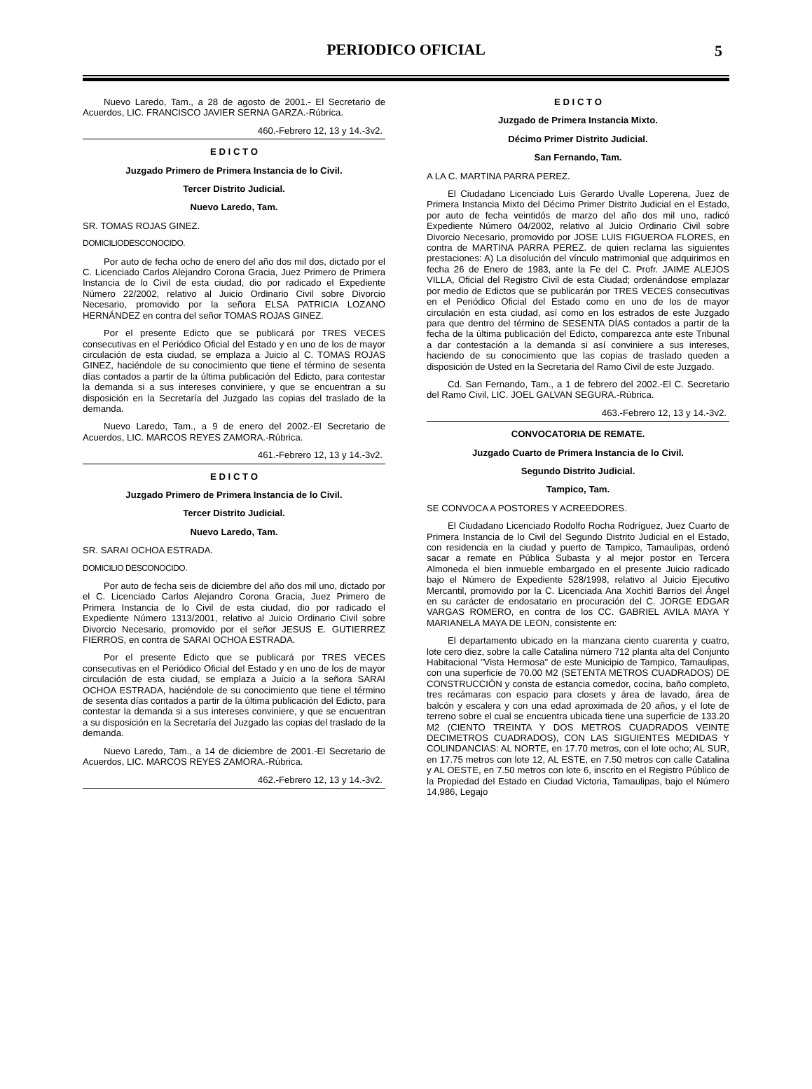PERIODICO OFICIAL
5
Nuevo Laredo, Tam., a 28 de agosto de 2001.- El Secretario de Acuerdos, LIC. FRANCISCO JAVIER SERNA GARZA.-Rúbrica.
460.-Febrero 12, 13 y 14.-3v2.
E D I C T O
Juzgado Primero de Primera Instancia de lo Civil.
Tercer Distrito Judicial.
Nuevo Laredo, Tam.
SR. TOMAS ROJAS GINEZ.
DOMICILIODESCONOCIDO.
Por auto de fecha ocho de enero del año dos mil dos, dictado por el C. Licenciado Carlos Alejandro Corona Gracia, Juez Primero de Primera Instancia de lo Civil de esta ciudad, dio por radicado el Expediente Número 22/2002, relativo al Juicio Ordinario Civil sobre Divorcio Necesario, promovido por la señora ELSA PATRICIA LOZANO HERNÁNDEZ en contra del señor TOMAS ROJAS GINEZ.
Por el presente Edicto que se publicará por TRES VECES consecutivas en el Periódico Oficial del Estado y en uno de los de mayor circulación de esta ciudad, se emplaza a Juicio al C. TOMAS ROJAS GINEZ, haciéndole de su conocimiento que tiene el término de sesenta días contados a partir de la última publicación del Edicto, para contestar la demanda si a sus intereses conviniere, y que se encuentran a su disposición en la Secretaría del Juzgado las copias del traslado de la demanda.
Nuevo Laredo, Tam., a 9 de enero del 2002.-El Secretario de Acuerdos, LIC. MARCOS REYES ZAMORA.-Rúbrica.
461.-Febrero 12, 13 y 14.-3v2.
E D I C T O
Juzgado Primero de Primera Instancia de lo Civil.
Tercer Distrito Judicial.
Nuevo Laredo, Tam.
SR. SARAI OCHOA ESTRADA.
DOMICILIO DESCONOCIDO.
Por auto de fecha seis de diciembre del año dos mil uno, dictado por el C. Licenciado Carlos Alejandro Corona Gracia, Juez Primero de Primera Instancia de lo Civil de esta ciudad, dio por radicado el Expediente Número 1313/2001, relativo al Juicio Ordinario Civil sobre Divorcio Necesario, promovido por el señor JESUS E. GUTIERREZ FIERROS, en contra de SARAI OCHOA ESTRADA.
Por el presente Edicto que se publicará por TRES VECES consecutivas en el Periódico Oficial del Estado y en uno de los de mayor circulación de esta ciudad, se emplaza a Juicio a la señora SARAI OCHOA ESTRADA, haciéndole de su conocimiento que tiene el término de sesenta días contados a partir de la última publicación del Edicto, para contestar la demanda si a sus intereses conviniere, y que se encuentran a su disposición en la Secretaría del Juzgado las copias del traslado de la demanda.
Nuevo Laredo, Tam., a 14 de diciembre de 2001.-El Secretario de Acuerdos, LIC. MARCOS REYES ZAMORA.-Rúbrica.
462.-Febrero 12, 13 y 14.-3v2.
E D I C T O
Juzgado de Primera Instancia Mixto.
Décimo Primer Distrito Judicial.
San Fernando, Tam.
A LA C. MARTINA PARRA PEREZ.
El Ciudadano Licenciado Luis Gerardo Uvalle Loperena, Juez de Primera Instancia Mixto del Décimo Primer Distrito Judicial en el Estado, por auto de fecha veintidós de marzo del año dos mil uno, radicó Expediente Número 04/2002, relativo al Juicio Ordinario Civil sobre Divorcio Necesario, promovido por JOSE LUIS FIGUEROA FLORES, en contra de MARTINA PARRA PEREZ. de quien reclama las siguientes prestaciones: A) La disolución del vínculo matrimonial que adquirimos en fecha 26 de Enero de 1983, ante la Fe del C. Profr. JAIME ALEJOS VILLA, Oficial del Registro Civil de esta Ciudad; ordenándose emplazar por medio de Edictos que se publicarán por TRES VECES consecutivas en el Periódico Oficial del Estado como en uno de los de mayor circulación en esta ciudad, así como en los estrados de este Juzgado para que dentro del término de SESENTA DÍAS contados a partir de la fecha de la última publicación del Edicto, comparezca ante este Tribunal a dar contestación a la demanda si así conviniere a sus intereses, haciendo de su conocimiento que las copias de traslado queden a disposición de Usted en la Secretaria del Ramo Civil de este Juzgado.
Cd. San Fernando, Tam., a 1 de febrero del 2002.-El C. Secretario del Ramo Civil, LIC. JOEL GALVAN SEGURA.-Rúbrica.
463.-Febrero 12, 13 y 14.-3v2.
CONVOCATORIA DE REMATE.
Juzgado Cuarto de Primera Instancia de lo Civil.
Segundo Distrito Judicial.
Tampico, Tam.
SE CONVOCA A POSTORES Y ACREEDORES.
El Ciudadano Licenciado Rodolfo Rocha Rodríguez, Juez Cuarto de Primera Instancia de lo Civil del Segundo Distrito Judicial en el Estado, con residencia en la ciudad y puerto de Tampico, Tamaulipas, ordenó sacar a remate en Pública Subasta y al mejor postor en Tercera Almoneda el bien inmueble embargado en el presente Juicio radicado bajo el Número de Expediente 528/1998, relativo al Juicio Ejecutivo Mercantil, promovido por la C. Licenciada Ana Xochitl Barrios del Ángel en su carácter de endosatario en procuración del C. JORGE EDGAR VARGAS ROMERO, en contra de los CC. GABRIEL AVILA MAYA Y MARIANELA MAYA DE LEON, consistente en:
El departamento ubicado en la manzana ciento cuarenta y cuatro, lote cero diez, sobre la calle Catalina número 712 planta alta del Conjunto Habitacional "Vista Hermosa" de este Municipio de Tampico, Tamaulipas, con una superficie de 70.00 M2 (SETENTA METROS CUADRADOS) DE CONSTRUCCIÓN y consta de estancia comedor, cocina, baño completo, tres recámaras con espacio para closets y área de lavado, área de balcón y escalera y con una edad aproximada de 20 años, y el lote de terreno sobre el cual se encuentra ubicada tiene una superficie de 133.20 M2 (CIENTO TREINTA Y DOS METROS CUADRADOS VEINTE DECIMETROS CUADRADOS), CON LAS SIGUIENTES MEDIDAS Y COLINDANCIAS: AL NORTE, en 17.70 metros, con el lote ocho; AL SUR, en 17.75 metros con lote 12, AL ESTE, en 7.50 metros con calle Catalina y AL OESTE, en 7.50 metros con lote 6, inscrito en el Registro Público de la Propiedad del Estado en Ciudad Victoria, Tamaulipas, bajo el Número 14,986, Legajo